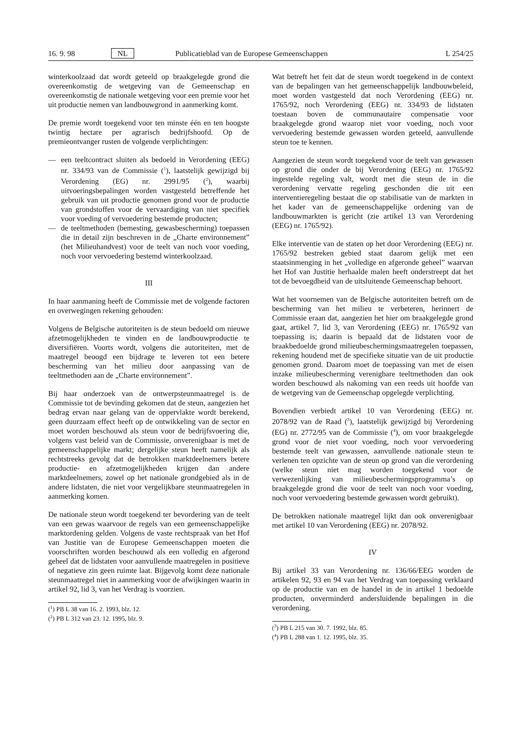16. 9. 98 NL Publicatieblad van de Europese Gemeenschappen L 254/25
winterkoolzaad dat wordt geteeld op braakgelegde grond die overeenkomstig de wetgeving van de Gemeenschap en overeenkomstig de nationale wetgeving voor een premie voor het uit productie nemen van landbouwgrond in aanmerking komt.
De premie wordt toegekend voor ten minste één en ten hoogste twintig hectare per agrarisch bedrijfshoofd. Op de premieontvanger rusten de volgende verplichtingen:
— een teeltcontract sluiten als bedoeld in Verordening (EEG) nr. 334/93 van de Commissie (<sup>1</sup>), laatstelijk gewijzigd bij Verordening (EG) nr. 2991/95 (<sup>2</sup>), waarbij uitvoeringsbepalingen worden vastgesteld betreffende het gebruik van uit productie genomen grond voor de productie van grondstoffen voor de vervaardiging van niet specifiek voor voeding of vervoedering bestemde producten;
— de teeltmethoden (bemesting, gewasbescherming) toepassen die in detail zijn beschreven in de „Charte environnement” (het Milieuhandvest) voor de teelt van noch voor voeding, noch voor vervoedering bestemd winterkoolzaad.
III
In haar aanmaning heeft de Commissie met de volgende factoren en overwegingen rekening gehouden:
Volgens de Belgische autoriteiten is de steun bedoeld om nieuwe afzetmogelijkheden te vinden en de landbouwproductie te diversifiëren. Voorts wordt, volgens die autoriteiten, met de maatregel beoogd een bijdrage te leveren tot een betere bescherming van het milieu door aanpassing van de teeltmethoden aan de „Charte environnement”.
Bij haar onderzoek van de ontwerpsteunmaatregel is de Commissie tot de bevinding gekomen dat de steun, aangezien het bedrag ervan naar gelang van de oppervlakte wordt berekend, geen duurzaam effect heeft op de ontwikkeling van de sector en moet worden beschouwd als steun voor de bedrijfsvoering die, volgens vast beleid van de Commissie, onverenigbaar is met de gemeenschappelijke markt; dergelijke steun heeft namelijk als rechtstreeks gevolg dat de betrokken marktdeelnemers betere productie- en afzetmogelijkheden krijgen dan andere marktdeelnemers, zowel op het nationale grondgebied als in de andere lidstaten, die niet voor vergelijkbare steunmaatregelen in aanmerking komen.
De nationale steun wordt toegekend ter bevordering van de teelt van een gewas waarvoor de regels van een gemeenschappelijke marktordening gelden. Volgens de vaste rechtspraak van het Hof van Justitie van de Europese Gemeenschappen moeten die voorschriften worden beschouwd als een volledig en afgerond geheel dat de lidstaten voor aanvullende maatregelen in positieve of negatieve zin geen ruimte laat. Bijgevolg komt deze nationale steunmaatregel niet in aanmerking voor de afwijkingen waarin in artikel 92, lid 3, van het Verdrag is voorzien.
(<sup>1</sup>) PB L 38 van 16. 2. 1993, blz. 12.
(<sup>2</sup>) PB L 312 van 23. 12. 1995, blz. 9.
Wat betreft het feit dat de steun wordt toegekend in de context van de bepalingen van het gemeenschappelijk landbouwbeleid, moet worden vastgesteld dat noch Verordening (EEG) nr. 1765/92, noch Verordening (EEG) nr. 334/93 de lidstaten toestaan boven de communautaire compensatie voor braakgelegde grond waarop niet voor voeding, noch voor vervoedering bestemde gewassen worden geteeld, aanvullende steun toe te kennen.
Aangezien de steun wordt toegekend voor de teelt van gewassen op grond die onder de bij Verordening (EEG) nr. 1765/92 ingestelde regeling valt, wordt met die steun de in die verordening vervatte regeling geschonden die uit een interventieregeling bestaat die op stabilisatie van de markten in het kader van de gemeenschappelijke ordening van de landbouwmarkten is gericht (zie artikel 13 van Verordening (EEG) nr. 1765/92).
Elke interventie van de staten op het door Verordening (EEG) nr. 1765/92 bestreken gebied staat daarom gelijk met een staatsinmenging in het „volledige en afgeronde geheel” waarvan het Hof van Justitie herhaalde malen heeft onderstreept dat het tot de bevoegdheid van de uitsluitende Gemeenschap behoort.
Wat het voornemen van de Belgische autoriteiten betreft om de bescherming van het milieu te verbeteren, herinnert de Commissie eraan dat, aangezien het hier om braakgelegde grond gaat, artikel 7, lid 3, van Verordening (EEG) nr. 1765/92 van toepassing is; daarin is bepaald dat de lidstaten voor de braakbedoelde grond milieubeschermingsmaatregelen toepassen, rekening houdend met de specifieke situatie van de uit productie genomen grond. Daarom moet de toepassing van met de eisen inzake milieubescherming verenigbare teeltmethoden dan ook worden beschouwd als nakoming van een reeds uit hoofde van de wetgeving van de Gemeenschap opgelegde verplichting.
Bovendien verbiedt artikel 10 van Verordening (EEG) nr. 2078/92 van de Raad (<sup>3</sup>), laatstelijk gewijzigd bij Verordening (EG) nr. 2772/95 van de Commissie (<sup>4</sup>), om voor braakgelegde grond voor de niet voor voeding, noch voor vervoedering bestemde teelt van gewassen, aanvullende nationale steun te verlenen ten opzichte van de steun op grond van die verordening (welke steun niet mag worden toegekend voor de verwezenlijking van milieubeschermingsprogramma’s op braakgelegde grond die voor de teelt van noch voor voeding, noch voor vervoedering bestemde gewassen wordt gebruikt).
De betrokken nationale maatregel lijkt dan ook onverenigbaar met artikel 10 van Verordening (EEG) nr. 2078/92.
IV
Bij artikel 33 van Verordening nr. 136/66/EEG worden de artikelen 92, 93 en 94 van het Verdrag van toepassing verklaard op de productie van en de handel in de in artikel 1 bedoelde producten, onverminderd andersluidende bepalingen in die verordening.
(<sup>3</sup>) PB L 215 van 30. 7. 1992, blz. 85.
(<sup>4</sup>) PB L 288 van 1. 12. 1995, blz. 35.